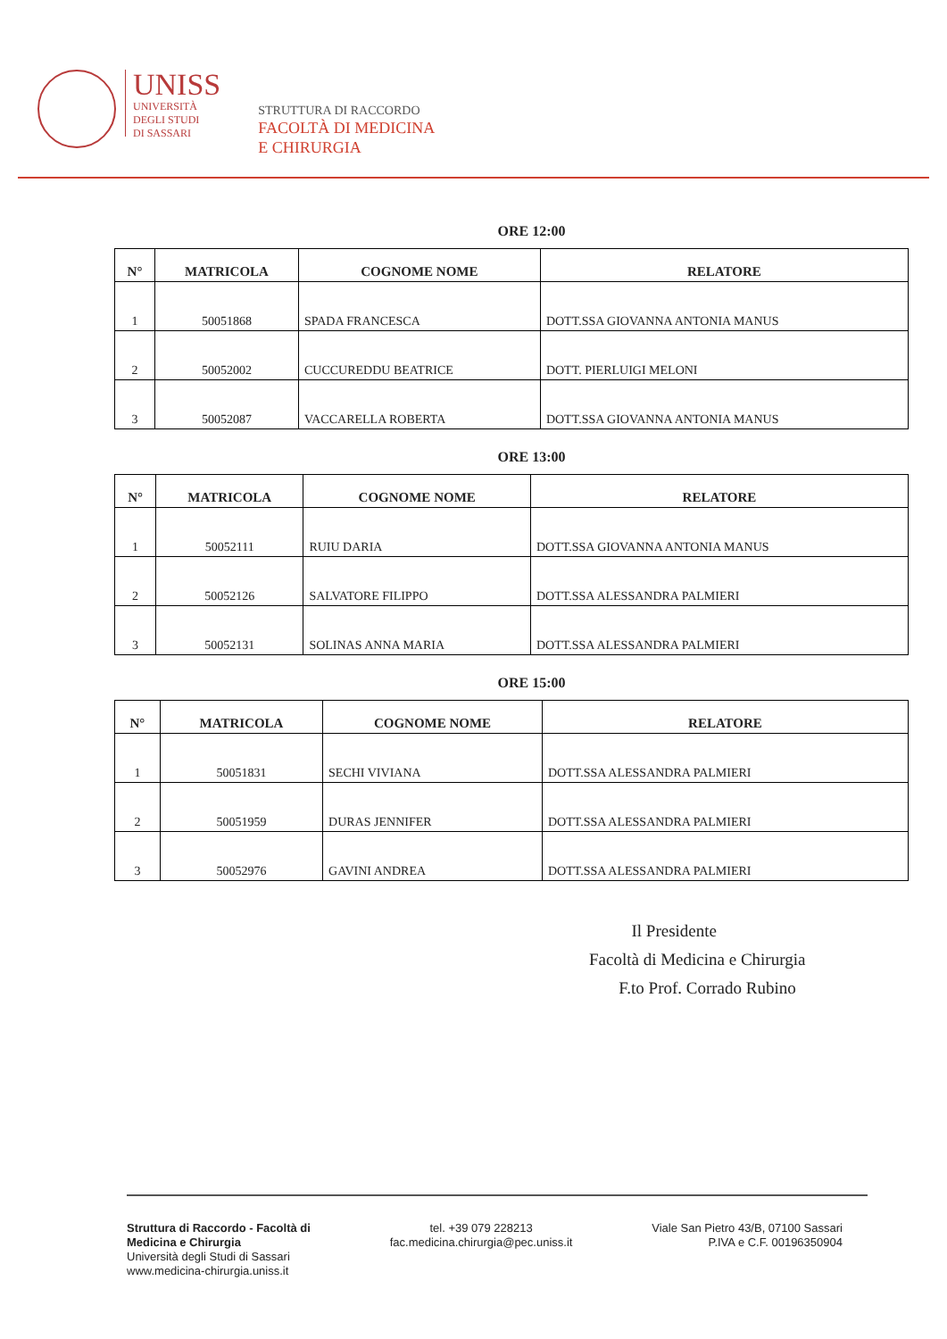UNISS
UNIVERSITÀ
DEGLI STUDI
DI SASSARI
STRUTTURA DI RACCORDO
FACOLTÀ DI MEDICINA
E CHIRURGIA
ORE 12:00
| N° | MATRICOLA | COGNOME NOME | RELATORE |
| --- | --- | --- | --- |
| 1 | 50051868 | SPADA FRANCESCA | DOTT.SSA GIOVANNA ANTONIA MANUS |
| 2 | 50052002 | CUCCUREDDU BEATRICE | DOTT. PIERLUIGI MELONI |
| 3 | 50052087 | VACCARELLA ROBERTA | DOTT.SSA GIOVANNA ANTONIA MANUS |
ORE 13:00
| N° | MATRICOLA | COGNOME NOME | RELATORE |
| --- | --- | --- | --- |
| 1 | 50052111 | RUIU DARIA | DOTT.SSA GIOVANNA ANTONIA MANUS |
| 2 | 50052126 | SALVATORE FILIPPO | DOTT.SSA ALESSANDRA PALMIERI |
| 3 | 50052131 | SOLINAS ANNA MARIA | DOTT.SSA ALESSANDRA PALMIERI |
ORE 15:00
| N° | MATRICOLA | COGNOME NOME | RELATORE |
| --- | --- | --- | --- |
| 1 | 50051831 | SECHI VIVIANA | DOTT.SSA ALESSANDRA PALMIERI |
| 2 | 50051959 | DURAS JENNIFER | DOTT.SSA ALESSANDRA PALMIERI |
| 3 | 50052976 | GAVINI ANDREA | DOTT.SSA ALESSANDRA PALMIERI |
Il Presidente
Facoltà di Medicina e Chirurgia
F.to Prof. Corrado Rubino
Struttura di Raccordo - Facoltà di
Medicina e Chirurgia
Università degli Studi di Sassari
www.medicina-chirurgia.uniss.it
tel. +39 079 228213
fac.medicina.chirurgia@pec.uniss.it
Viale San Pietro 43/B, 07100 Sassari
P.IVA e C.F. 00196350904